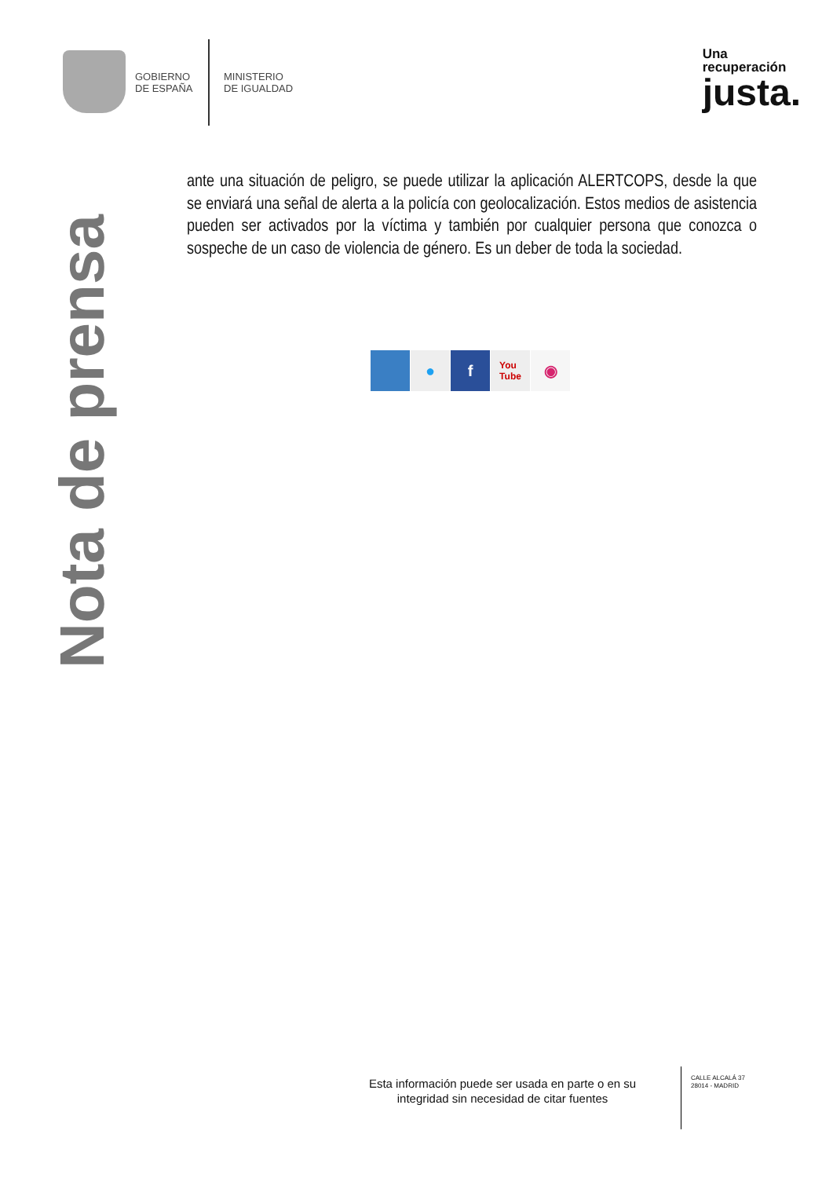GOBIERNO
DE ESPAÑA
MINISTERIO
DE IGUALDAD
Una
recuperación
justa.
Nota de prensa
ante una situación de peligro, se puede utilizar la aplicación ALERTCOPS, desde la que se enviará una señal de alerta a la policía con geolocalización. Estos medios de asistencia pueden ser activados por la víctima y también por cualquier persona que conozca o sospeche de un caso de violencia de género. Es un deber de toda la sociedad.
● f
You
Tube
◉
Esta información puede ser usada en parte o en su integridad sin necesidad de citar fuentes
CALLE ALCALÁ 37
28014 - MADRID